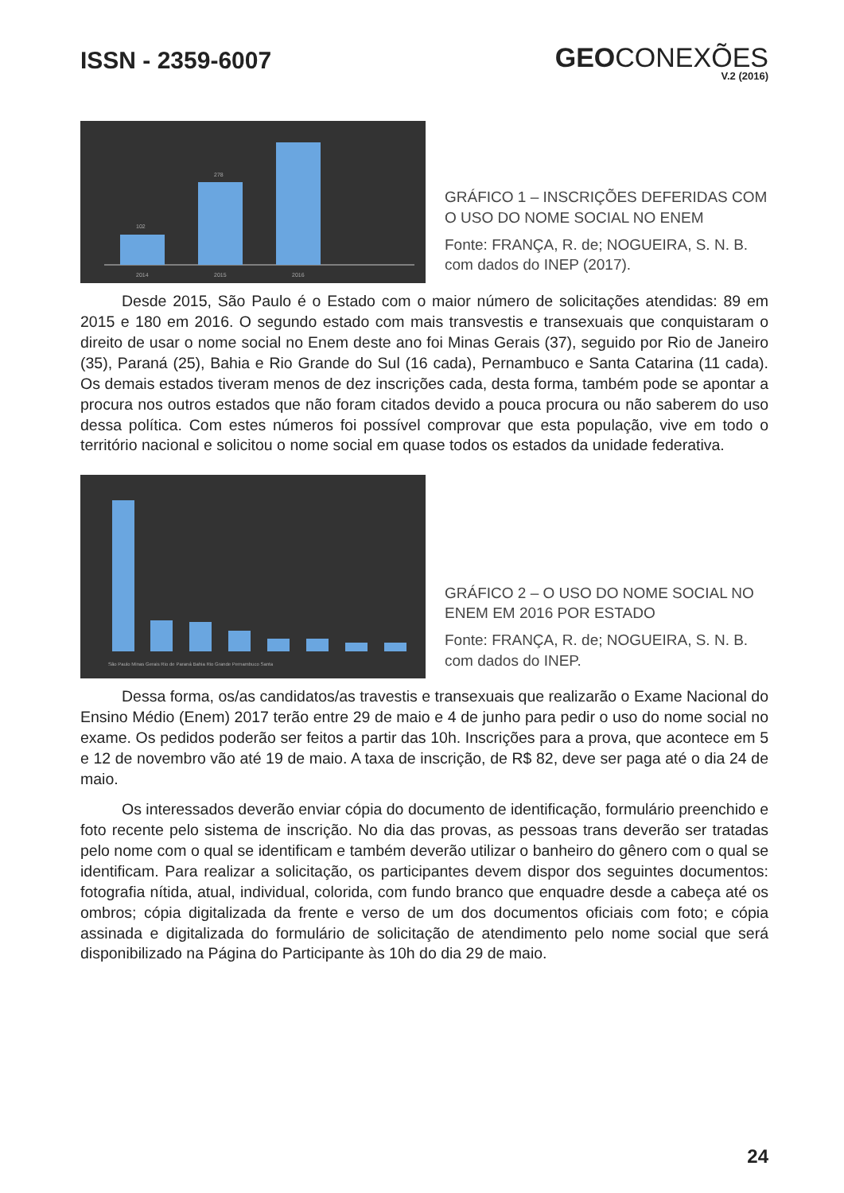ISSN - 2359-6007
GEOCONEXÕES
V.2 (2016)
102
278
2014
2015
2016
GRÁFICO 1 – INSCRIÇÕES DEFERIDAS COM O USO DO NOME SOCIAL NO ENEM
Fonte: FRANÇA, R. de; NOGUEIRA, S. N. B. com dados do INEP (2017).
Desde 2015, São Paulo é o Estado com o maior número de solicitações atendidas: 89 em 2015 e 180 em 2016. O segundo estado com mais transvestis e transexuais que conquistaram o direito de usar o nome social no Enem deste ano foi Minas Gerais (37), seguido por Rio de Janeiro (35), Paraná (25), Bahia e Rio Grande do Sul (16 cada), Pernambuco e Santa Catarina (11 cada). Os demais estados tiveram menos de dez inscrições cada, desta forma, também pode se apontar a procura nos outros estados que não foram citados devido a pouca procura ou não saberem do uso dessa política. Com estes números foi possível comprovar que esta população, vive em todo o território nacional e solicitou o nome social em quase todos os estados da unidade federativa.
São Paulo Minas Gerais Rio de Paraná Bahia Rio Grande Pernambuco Santa
GRÁFICO 2 – O USO DO NOME SOCIAL NO ENEM EM 2016 POR ESTADO
Fonte: FRANÇA, R. de; NOGUEIRA, S. N. B. com dados do INEP.
Dessa forma, os/as candidatos/as travestis e transexuais que realizarão o Exame Nacional do Ensino Médio (Enem) 2017 terão entre 29 de maio e 4 de junho para pedir o uso do nome social no exame. Os pedidos poderão ser feitos a partir das 10h. Inscrições para a prova, que acontece em 5 e 12 de novembro vão até 19 de maio. A taxa de inscrição, de R$ 82, deve ser paga até o dia 24 de maio.
Os interessados deverão enviar cópia do documento de identificação, formulário preenchido e foto recente pelo sistema de inscrição. No dia das provas, as pessoas trans deverão ser tratadas pelo nome com o qual se identificam e também deverão utilizar o banheiro do gênero com o qual se identificam. Para realizar a solicitação, os participantes devem dispor dos seguintes documentos: fotografia nítida, atual, individual, colorida, com fundo branco que enquadre desde a cabeça até os ombros; cópia digitalizada da frente e verso de um dos documentos oficiais com foto; e cópia assinada e digitalizada do formulário de solicitação de atendimento pelo nome social que será disponibilizado na Página do Participante às 10h do dia 29 de maio.
24